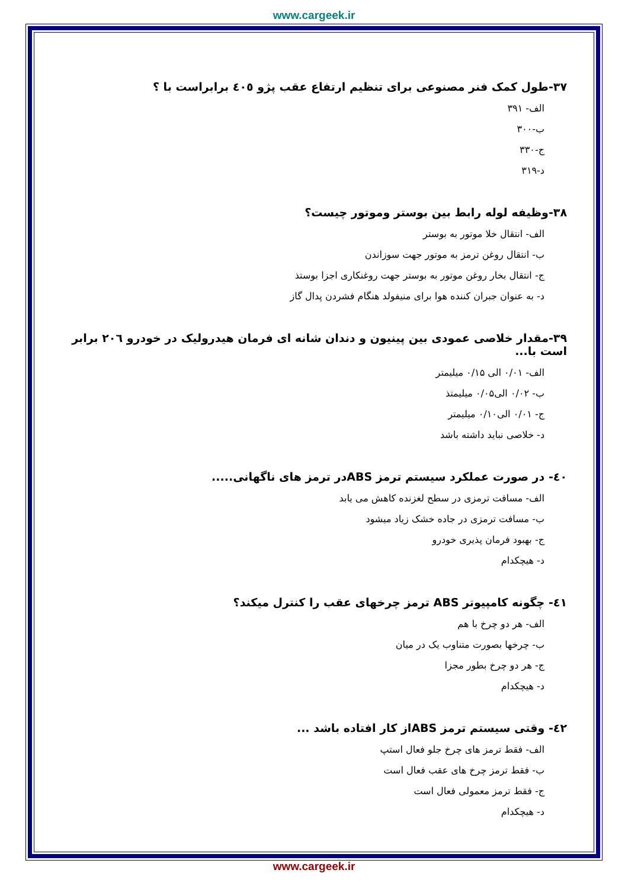www.cargeek.ir
۳۷-طول کمک فنر مصنوعی برای تنظیم ارتفاع عقب پژو ٤۰٥ برابراست با ؟
الف- ۳۹۱
ب-۳۰۰
ج-۳۳۰
د-۳۱۹
۳۸-وظیفه لوله رابط بین بوستر وموتور چیست؟
الف- انتقال خلا موتور به بوستر
ب- انتقال روغن ترمز به موتور جهت سوزاندن
ج- انتقال بخار روغن موتور به بوستر جهت روغنکاری اجزا بوستذ
د- به عنوان جبران کننده هوا برای منیفولد هنگام فشردن پدال گاز
۳۹-مقدار خلاصی عمودی بین پینیون و دندان شانه ای فرمان هیدرولیک در خودرو ۲۰٦ برابر است با...
الف- ۰/۰۱ الی ۰/۱۵ میلیمتر
ب- ۰/۰۲ الی۰/۰۵ میلیمتذ
ج- ۰/۰۱ الی۰/۱۰ میلیمتر
د- خلاصی نباید داشته باشد
٤۰- در صورت عملکرد سیستم ترمز ABSدر ترمز های ناگهانی.....
الف- مسافت ترمزی در سطح لغزنده کاهش می یابد
ب- مسافت ترمزی در جاده خشک زیاد میشود
ج- بهبود فرمان پذیری خودرو
د- هیچکدام
٤۱- چگونه کامپیوتر ABS ترمز چرخهای عقب را کنترل میکند؟
الف- هر دو چرخ با هم
ب- چرخها بصورت متناوب یک در میان
ج- هر دو چرخ بطور مجزا
د- هیچکدام
٤۲- وقتی سیستم ترمز ABSاز کار افتاده باشد ...
الف- فقط ترمز های چرخ جلو فعال استپ
ب- فقط ترمز چرخ های عقب فعال است
ج- فقط ترمز معمولی فعال است
د- هیچکدام
www.cargeek.ir